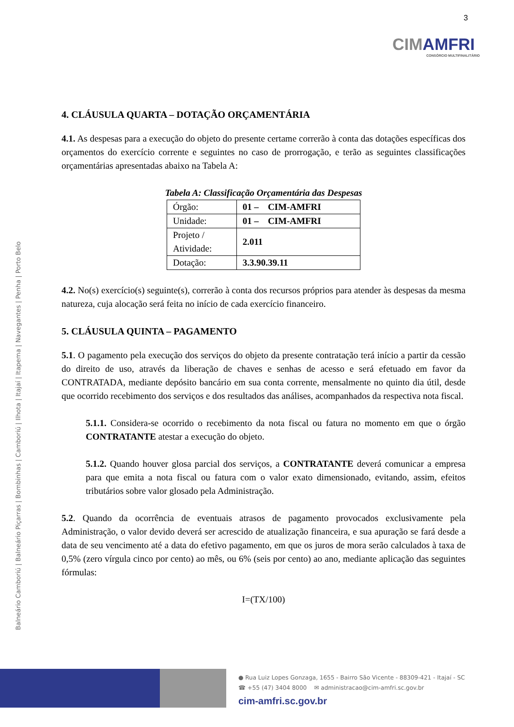3
CIMAMFRI
CONSÓRCIO MULTIFINALITÁRIO
Balneário Camboriú | Balneário Piçarras | Bombinhas | Camboriú | Ilhota | Itajaí | Itapema | Navegantes | Penha | Porto Belo
4. CLÁUSULA QUARTA – DOTAÇÃO ORÇAMENTÁRIA
4.1. As despesas para a execução do objeto do presente certame correrão à conta das dotações específicas dos orçamentos do exercício corrente e seguintes no caso de prorrogação, e terão as seguintes classificações orçamentárias apresentadas abaixo na Tabela A:
Tabela A: Classificação Orçamentária das Despesas
| Órgão: | 01 – CIM-AMFRI |
| Unidade: | 01 – CIM-AMFRI |
| Projeto / Atividade: | 2.011 |
| Dotação: | 3.3.90.39.11 |
4.2. No(s) exercício(s) seguinte(s), correrão à conta dos recursos próprios para atender às despesas da mesma natureza, cuja alocação será feita no início de cada exercício financeiro.
5. CLÁUSULA QUINTA – PAGAMENTO
5.1. O pagamento pela execução dos serviços do objeto da presente contratação terá início a partir da cessão do direito de uso, através da liberação de chaves e senhas de acesso e será efetuado em favor da CONTRATADA, mediante depósito bancário em sua conta corrente, mensalmente no quinto dia útil, desde que ocorrido recebimento dos serviços e dos resultados das análises, acompanhados da respectiva nota fiscal.
5.1.1. Considera-se ocorrido o recebimento da nota fiscal ou fatura no momento em que o órgão CONTRATANTE atestar a execução do objeto.
5.1.2. Quando houver glosa parcial dos serviços, a CONTRATANTE deverá comunicar a empresa para que emita a nota fiscal ou fatura com o valor exato dimensionado, evitando, assim, efeitos tributários sobre valor glosado pela Administração.
5.2. Quando da ocorrência de eventuais atrasos de pagamento provocados exclusivamente pela Administração, o valor devido deverá ser acrescido de atualização financeira, e sua apuração se fará desde a data de seu vencimento até a data do efetivo pagamento, em que os juros de mora serão calculados à taxa de 0,5% (zero vírgula cinco por cento) ao mês, ou 6% (seis por cento) ao ano, mediante aplicação das seguintes fórmulas:
I=(TX/100)
● Rua Luiz Lopes Gonzaga, 1655 - Bairro São Vicente - 88309-421 - Itajaí - SC
☎ +55 (47) 3404 8000 ✉ administracao@cim-amfri.sc.gov.br
cim-amfri.sc.gov.br